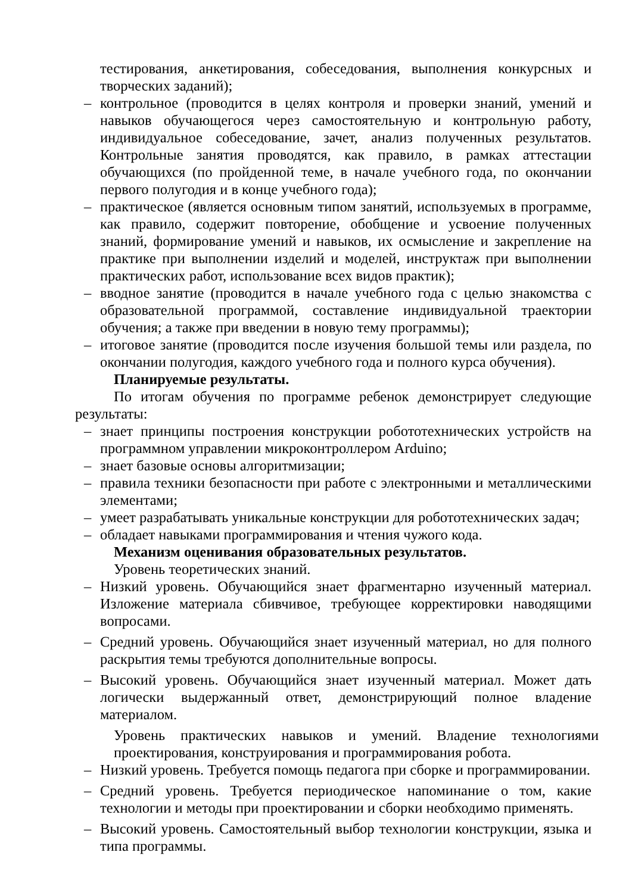тестирования, анкетирования, собеседования, выполнения конкурсных и творческих заданий);
– контрольное (проводится в целях контроля и проверки знаний, умений и навыков обучающегося через самостоятельную и контрольную работу, индивидуальное собеседование, зачет, анализ полученных результатов. Контрольные занятия проводятся, как правило, в рамках аттестации обучающихся (по пройденной теме, в начале учебного года, по окончании первого полугодия и в конце учебного года);
– практическое (является основным типом занятий, используемых в программе, как правило, содержит повторение, обобщение и усвоение полученных знаний, формирование умений и навыков, их осмысление и закрепление на практике при выполнении изделий и моделей, инструктаж при выполнении практических работ, использование всех видов практик);
– вводное занятие (проводится в начале учебного года с целью знакомства с образовательной программой, составление индивидуальной траектории обучения; а также при введении в новую тему программы);
– итоговое занятие (проводится после изучения большой темы или раздела, по окончании полугодия, каждого учебного года и полного курса обучения).
Планируемые результаты.
По итогам обучения по программе ребенок демонстрирует следующие результаты:
– знает принципы построения конструкции робототехнических устройств на программном управлении микроконтроллером Arduino;
– знает базовые основы алгоритмизации;
– правила техники безопасности при работе с электронными и металлическими элементами;
– умеет разрабатывать уникальные конструкции для робототехнических задач;
– обладает навыками программирования и чтения чужого кода.
Механизм оценивания образовательных результатов.
Уровень теоретических знаний.
– Низкий уровень. Обучающийся знает фрагментарно изученный материал. Изложение материала сбивчивое, требующее корректировки наводящими вопросами.
– Средний уровень. Обучающийся знает изученный материал, но для полного раскрытия темы требуются дополнительные вопросы.
– Высокий уровень. Обучающийся знает изученный материал. Может дать логически выдержанный ответ, демонстрирующий полное владение материалом.
Уровень практических навыков и умений. Владение технологиями проектирования, конструирования и программирования робота.
– Низкий уровень. Требуется помощь педагога при сборке и программировании.
– Средний уровень. Требуется периодическое напоминание о том, какие технологии и методы при проектировании и сборки необходимо применять.
– Высокий уровень. Самостоятельный выбор технологии конструкции, языка и типа программы.